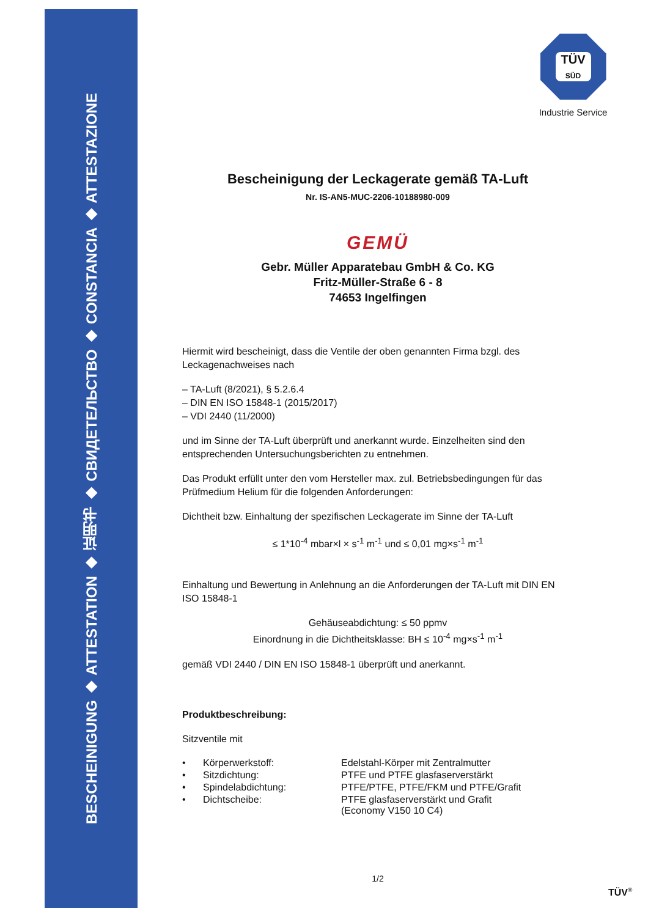BESCHEINIGUNG ◆ ATTESTATION ◆ 证明书 ◆ СВИДЕТЕЛЬСТВО ◆ CONSTANCIA ◆ ATTESTAZIONE
TÜV
SÜD
Industrie Service
Bescheinigung der Leckagerate gemäß TA-Luft
Nr. IS-AN5-MUC-2206-10188980-009
GEMÜ
Gebr. Müller Apparatebau GmbH & Co. KG
Fritz-Müller-Straße 6 - 8
74653 Ingelfingen
Hiermit wird bescheinigt, dass die Ventile der oben genannten Firma bzgl. des Leckagenachweises nach
– TA-Luft (8/2021), § 5.2.6.4
– DIN EN ISO 15848-1 (2015/2017)
– VDI 2440 (11/2000)
und im Sinne der TA-Luft überprüft und anerkannt wurde. Einzelheiten sind den entsprechenden Untersuchungsberichten zu entnehmen.
Das Produkt erfüllt unter den vom Hersteller max. zul. Betriebsbedingungen für das Prüfmedium Helium für die folgenden Anforderungen:
Dichtheit bzw. Einhaltung der spezifischen Leckagerate im Sinne der TA-Luft
≤ 1*10<sup>-4</sup> mbar×l × s<sup>-1</sup> m<sup>-1</sup> und ≤ 0,01 mg×s<sup>-1</sup> m<sup>-1</sup>
Einhaltung und Bewertung in Anlehnung an die Anforderungen der TA-Luft mit DIN EN ISO 15848-1
Gehäuseabdichtung: ≤ 50 ppmv
Einordnung in die Dichtheitsklasse: BH ≤ 10<sup>-4</sup> mg×s<sup>-1</sup> m<sup>-1</sup>
gemäß VDI 2440 / DIN EN ISO 15848-1 überprüft und anerkannt.
Produktbeschreibung:
Sitzventile mit
| • | Körperwerkstoff: | Edelstahl-Körper mit Zentralmutter |
| • | Sitzdichtung: | PTFE und PTFE glasfaserverstärkt |
| • | Spindelabdichtung: | PTFE/PTFE, PTFE/FKM und PTFE/Grafit |
| • | Dichtscheibe: | PTFE glasfaserverstärkt und Grafit (Economy V150 10 C4) |
1/2
TÜV<sup>®</sup>